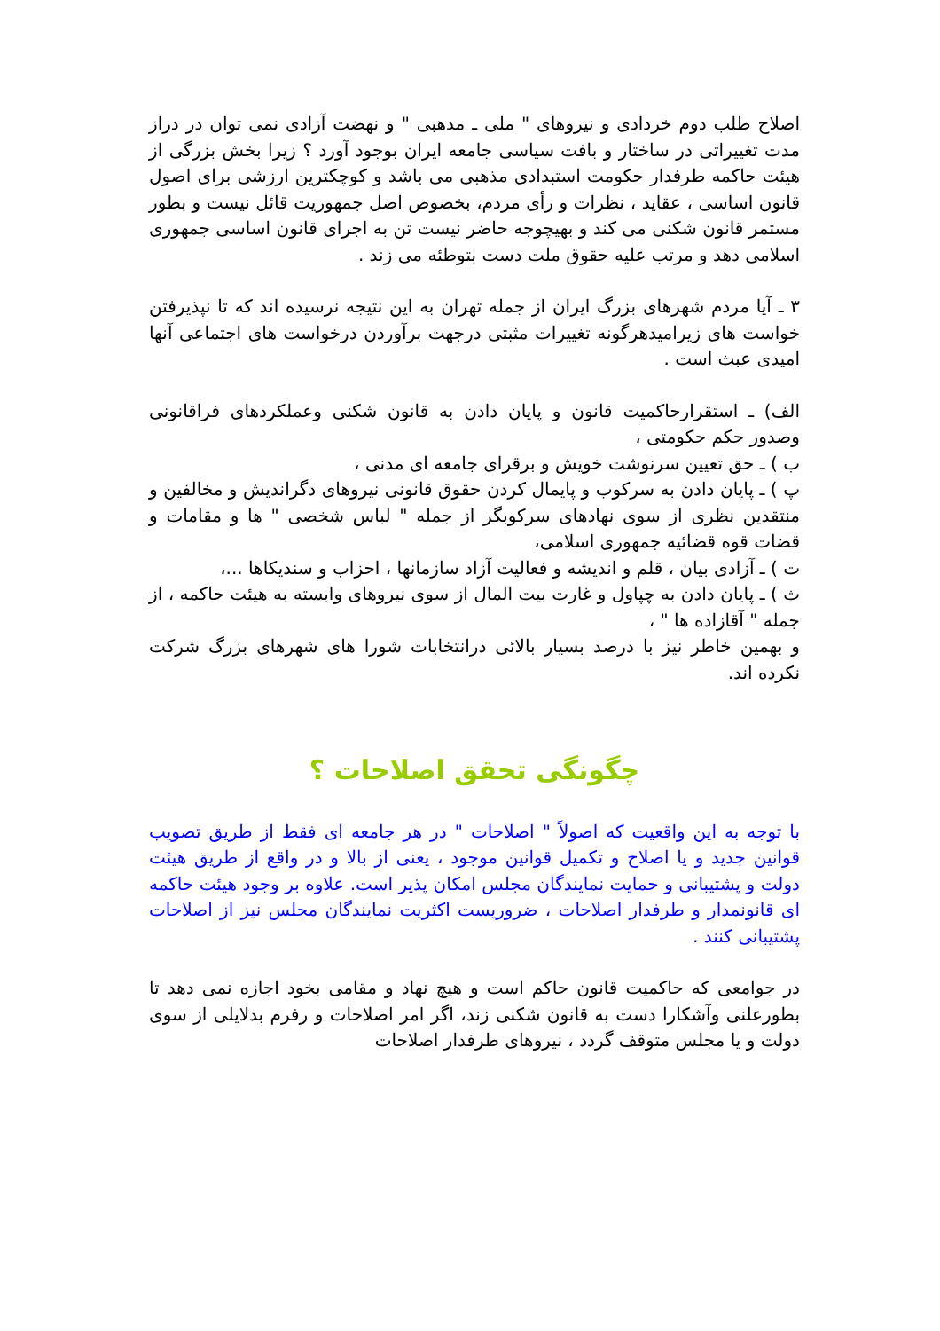اصلاح طلب دوم خردادی و نیروهای " ملی ـ مدهبی " و نهضت آزادی نمی توان در دراز مدت تغییراتی در ساختار و بافت سیاسی جامعه ایران بوجود آورد ؟ زیرا بخش بزرگی از هیئت حاکمه طرفدار حکومت استبدادی مذهبی می باشد و کوچکترین ارزشی برای اصول قانون اساسی ، عقاید ، نظرات و رأی مردم، بخصوص اصل جمهوریت قائل نیست و بطور مستمر قانون شکنی می کند و بهیچوجه حاضر نیست تن به اجرای قانون اساسی جمهوری اسلامی دهد و مرتب علیه حقوق ملت دست بتوطئه می زند .
۳ ـ آیا مردم شهرهای بزرگ ایران از جمله تهران به این نتیجه نرسیده اند که تا نپذیرفتن خواست های زیرامیدهرگونه تغییرات مثبتی درجهت برآوردن درخواست های اجتماعی آنها امیدی عبث است .
الف) ـ استقرارحاکمیت قانون و پایان دادن به قانون شکنی وعملکردهای فراقانونی وصدور حکم حکومتی ،
ب ) ـ حق تعیین سرنوشت خویش و برقرای جامعه ای مدنی ،
پ ) ـ پایان دادن به سرکوب و پایمال کردن حقوق قانونی نیروهای دگراندیش و مخالفین و منتقدین نظری از سوی نهادهای سرکوبگر از جمله " لباس شخصی " ها و مقامات و قضات قوه قضائیه جمهوری اسلامی،
ت ) ـ آزادی بیان ، قلم و اندیشه و فعالیت آزاد سازمانها ، احزاب و سندیکاها ...،
ث ) ـ پایان دادن به چپاول و غارت بیت المال از سوی نیروهای وابسته به هیئت حاکمه ، از جمله " آقازاده ها " ،
و بهمین خاطر نیز با درصد بسیار بالائی درانتخابات شورا های شهرهای بزرگ شرکت نکرده اند.
چگونگی تحقق اصلاحات ؟
با توجه به این واقعیت که اصولاً " اصلاحات " در هر جامعه ای فقط از طریق تصویب قوانین جدید و یا اصلاح و تکمیل قوانین موجود ، یعنی از بالا و در واقع از طریق هیئت دولت و پشتیبانی و حمایت نمایندگان مجلس امکان پذیر است. علاوه بر وجود هیئت حاکمه ای قانونمدار و طرفدار اصلاحات ، ضروریست اکثریت نمایندگان مجلس نیز از اصلاحات پشتیبانی کنند .
در جوامعی که حاکمیت قانون حاکم است و هیچ نهاد و مقامی بخود اجازه نمی دهد تا بطورعلنی وآشکارا دست به قانون شکنی زند، اگر امر اصلاحات و رفرم بدلایلی از سوی دولت و یا مجلس متوقف گردد ، نیروهای طرفدار اصلاحات